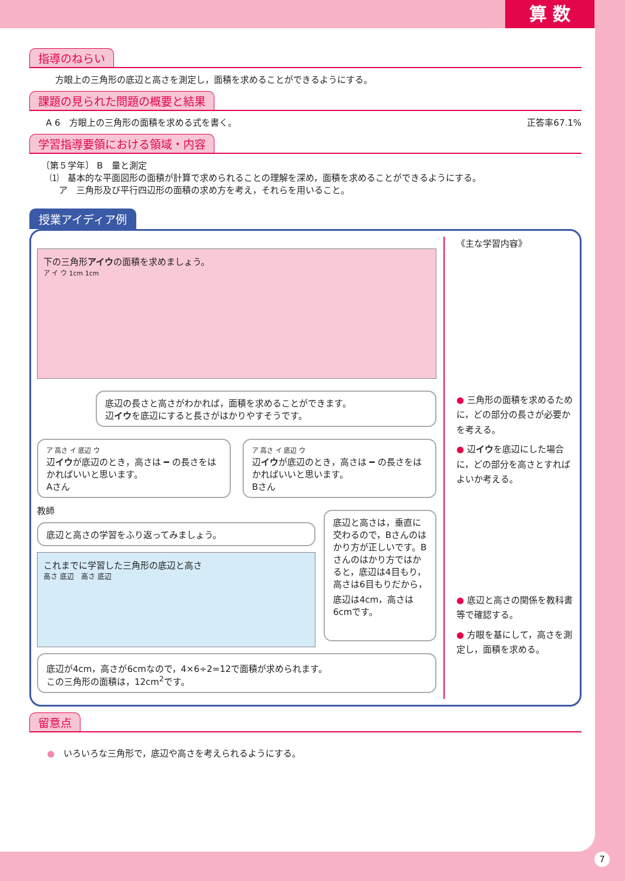算 数
指導のねらい
方眼上の三角形の底辺と高さを測定し，面積を求めることができるようにする。
課題の見られた問題の概要と結果
A 6　方眼上の三角形の面積を求める式を書く。 正答率67.1%
学習指導要領における領域・内容
〔第５学年〕 B　量と測定
　⑴　基本的な平面図形の面積が計算で求められることの理解を深め，面積を求めることができるようにする。
　　ア　三角形及び平行四辺形の面積の求め方を考え，それらを用いること。
授業アイディア例
下の三角形アイウの面積を求めましょう。
ア イ ウ 1cm 1cm
底辺の長さと高さがわかれば，面積を求めることができます。
辺イウを底辺にすると長さがはかりやすそうです。
ア 高さ イ 底辺 ウ
辺イウが底辺のとき，高さは ━ の長さをはかればいいと思います。
Aさん
ア 高さ イ 底辺 ウ
辺イウが底辺のとき，高さは ━ の長さをはかればいいと思います。
Bさん
教師
底辺と高さの学習をふり返ってみましょう。
これまでに学習した三角形の底辺と高さ
高さ 底辺　高さ 底辺
底辺と高さは，垂直に交わるので，Bさんのはかり方が正しいです。Bさんのはかり方ではかると，底辺は4目もり，高さは6目もりだから，底辺は4cm，高さは6cmです。
底辺が4cm，高さが6cmなので，4×6÷2=12で面積が求められます。
この三角形の面積は，12cm<sup>2</sup>です。
《主な学習内容》
● 三角形の面積を求めるために，どの部分の長さが必要かを考える。
● 辺イウを底辺にした場合に，どの部分を高さとすればよいか考える。
● 底辺と高さの関係を教科書等で確認する。
● 方眼を基にして，高さを測定し，面積を求める。
留意点
●　いろいろな三角形で，底辺や高さを考えられるようにする。
7